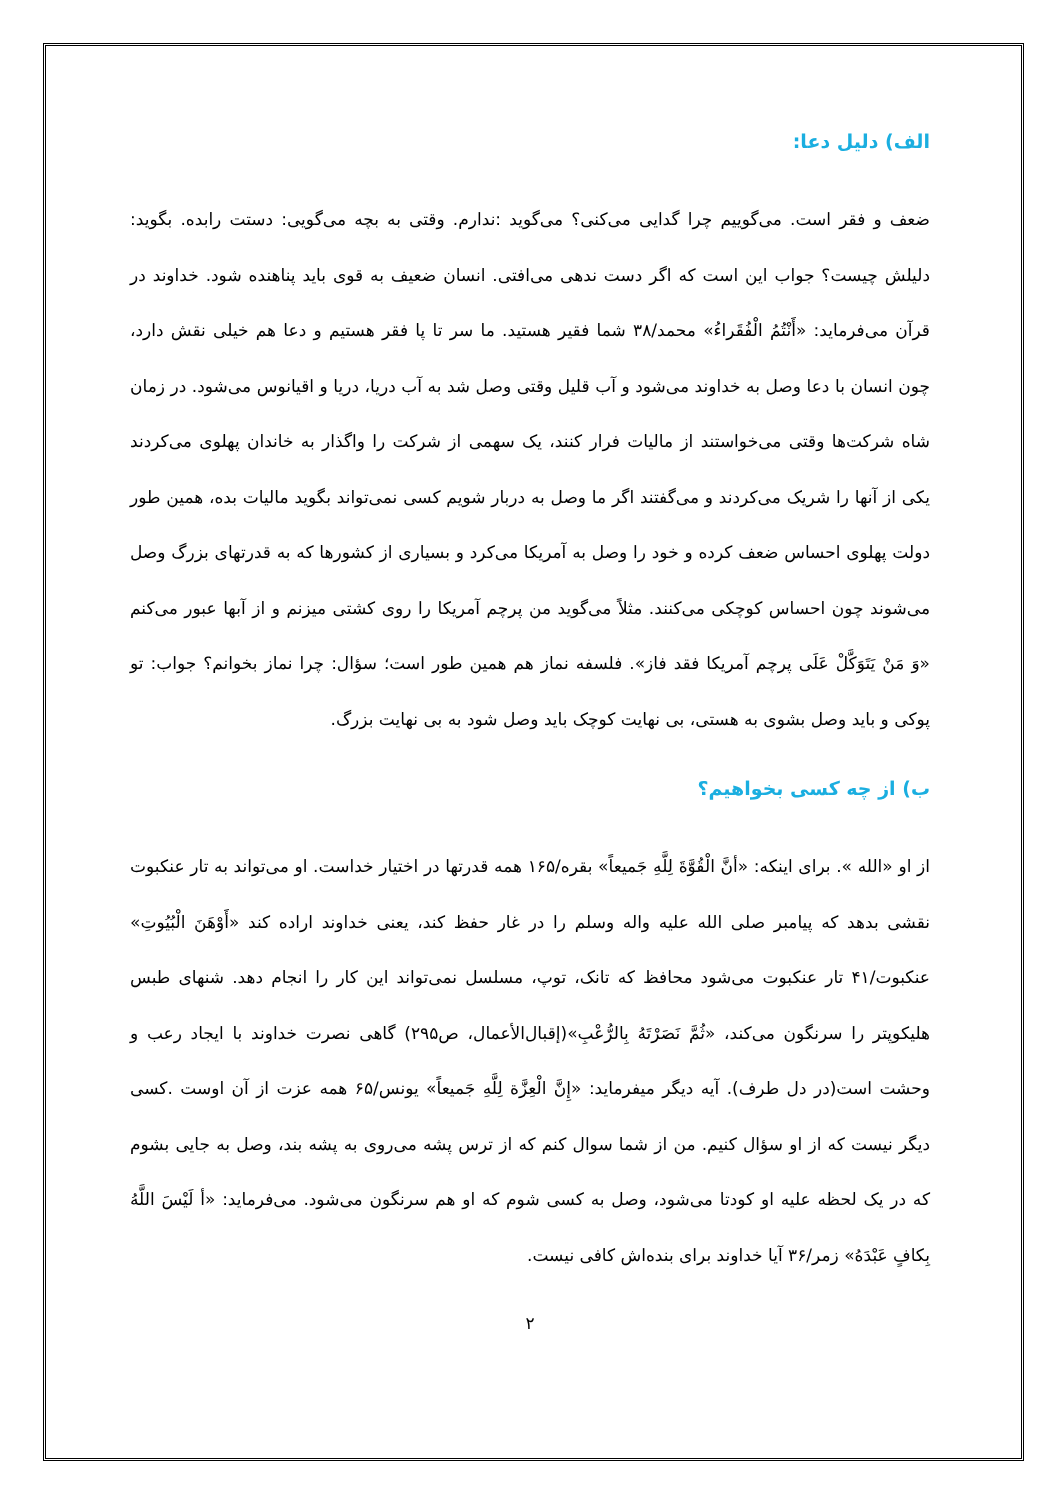الف) دلیل دعا:
ضعف و فقر است. می‌گوییم چرا گدایی می‌کنی؟ می‌گوید :ندارم. وقتی به بچه می‌گویی: دستت رابده. بگوید: دلیلش چیست؟ جواب این است که اگر دست ندهی می‌افتی. انسان ضعیف به قوی باید پناهنده شود. خداوند در قرآن می‌فرماید: «أَنْتُمُ الْفُقَراءُ» محمد/۳۸ شما فقیر هستید. ما سر تا پا فقر هستیم و دعا هم خیلی نقش دارد، چون انسان با دعا وصل به خداوند می‌شود و آب قلیل وقتی وصل شد به آب دریا، دریا و اقیانوس می‌شود. در زمان شاه شرکت‌ها وقتی می‌خواستند از مالیات فرار کنند، یک سهمی از شرکت را واگذار به خاندان پهلوی می‌کردند یکی از آنها را شریک می‌کردند و می‌گفتند اگر ما وصل به دربار شویم کسی نمی‌تواند بگوید مالیات بده، همین طور دولت پهلوی احساس ضعف کرده و خود را وصل به آمریکا می‌کرد و بسیاری از کشورها که به قدرتهای بزرگ وصل می‌شوند چون احساس کوچکی می‌کنند. مثلاً می‌گوید من پرچم آمریکا را روی کشتی میزنم و از آبها عبور می‌کنم «وَ مَنْ یَتَوَکَّلْ عَلَی پرچم آمریکا فقد فاز». فلسفه نماز هم همین طور است؛ سؤال: چرا نماز بخوانم؟ جواب: تو پوکی و باید وصل بشوی به هستی، بی نهایت کوچک باید وصل شود به بی نهایت بزرگ.
ب) از چه کسی بخواهیم؟
از او «الله ». برای اینکه: «أنَّ الْقُوَّةَ لِلَّهِ جَمیعاً» بقره/۱۶۵ همه قدرتها در اختیار خداست. او می‌تواند به تار عنکبوت نقشی بدهد که پیامبر صلی الله علیه واله وسلم را در غار حفظ کند، یعنی خداوند اراده کند «أَوْهَنَ الْبُیُوتِ» عنکبوت/۴۱ تار عنکبوت می‌شود محافظ که تانک، توپ، مسلسل نمی‌تواند این کار را انجام دهد. شنهای طبس هلیکوپتر را سرنگون می‌کند، «ثُمَّ نَصَرْتَهُ بِالرُّعْبِ»(إقبال‌الأعمال، ص۲۹۵) گاهی نصرت خداوند با ایجاد رعب و وحشت است(در دل طرف). آیه دیگر میفرماید: «إِنَّ الْعِزَّة لِلَّهِ جَمیعاً» یونس/۶۵ همه عزت از آن اوست .کسی دیگر نیست که از او سؤال کنیم. من از شما سوال کنم که از ترس پشه می‌روی به پشه بند، وصل به جایی بشوم که در یک لحظه علیه او کودتا می‌شود، وصل به کسی شوم که او هم سرنگون می‌شود. می‌فرماید: «أ لَیْسَ اللَّهُ بِکافٍ عَبْدَهُ» زمر/۳۶ آیا خداوند برای بنده‌اش کافی نیست.
۲